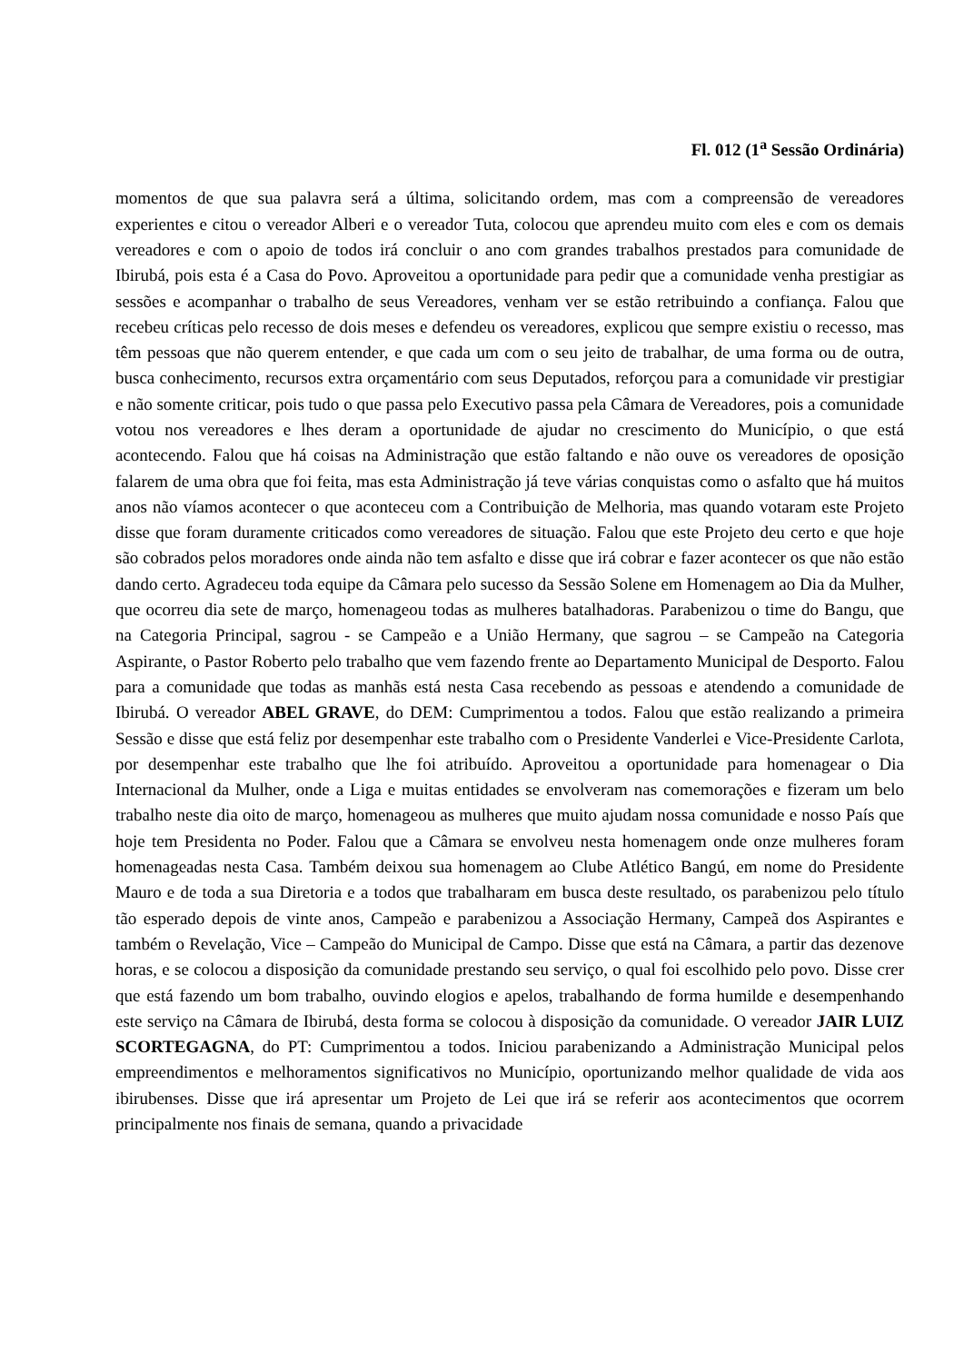Fl. 012 (1<sup>a</sup> Sessão Ordinária)
momentos de que sua palavra será a última, solicitando ordem, mas com a compreensão de vereadores experientes e citou o vereador Alberi e o vereador Tuta, colocou que aprendeu muito com eles e com os demais vereadores e com o apoio de todos irá concluir o ano com grandes trabalhos prestados para comunidade de Ibirubá, pois esta é a Casa do Povo. Aproveitou a oportunidade para pedir que a comunidade venha prestigiar as sessões e acompanhar o trabalho de seus Vereadores, venham ver se estão retribuindo a confiança. Falou que recebeu críticas pelo recesso de dois meses e defendeu os vereadores, explicou que sempre existiu o recesso, mas têm pessoas que não querem entender, e que cada um com o seu jeito de trabalhar, de uma forma ou de outra, busca conhecimento, recursos extra orçamentário com seus Deputados, reforçou para a comunidade vir prestigiar e não somente criticar, pois tudo o que passa pelo Executivo passa pela Câmara de Vereadores, pois a comunidade votou nos vereadores e lhes deram a oportunidade de ajudar no crescimento do Município, o que está acontecendo. Falou que há coisas na Administração que estão faltando e não ouve os vereadores de oposição falarem de uma obra que foi feita, mas esta Administração já teve várias conquistas como o asfalto que há muitos anos não víamos acontecer o que aconteceu com a Contribuição de Melhoria, mas quando votaram este Projeto disse que foram duramente criticados como vereadores de situação. Falou que este Projeto deu certo e que hoje são cobrados pelos moradores onde ainda não tem asfalto e disse que irá cobrar e fazer acontecer os que não estão dando certo. Agradeceu toda equipe da Câmara pelo sucesso da Sessão Solene em Homenagem ao Dia da Mulher, que ocorreu dia sete de março, homenageou todas as mulheres batalhadoras. Parabenizou o time do Bangu, que na Categoria Principal, sagrou - se Campeão e a União Hermany, que sagrou – se Campeão na Categoria Aspirante, o Pastor Roberto pelo trabalho que vem fazendo frente ao Departamento Municipal de Desporto. Falou para a comunidade que todas as manhãs está nesta Casa recebendo as pessoas e atendendo a comunidade de Ibirubá. O vereador ABEL GRAVE, do DEM: Cumprimentou a todos. Falou que estão realizando a primeira Sessão e disse que está feliz por desempenhar este trabalho com o Presidente Vanderlei e Vice-Presidente Carlota, por desempenhar este trabalho que lhe foi atribuído. Aproveitou a oportunidade para homenagear o Dia Internacional da Mulher, onde a Liga e muitas entidades se envolveram nas comemorações e fizeram um belo trabalho neste dia oito de março, homenageou as mulheres que muito ajudam nossa comunidade e nosso País que hoje tem Presidenta no Poder. Falou que a Câmara se envolveu nesta homenagem onde onze mulheres foram homenageadas nesta Casa. Também deixou sua homenagem ao Clube Atlético Bangú, em nome do Presidente Mauro e de toda a sua Diretoria e a todos que trabalharam em busca deste resultado, os parabenizou pelo título tão esperado depois de vinte anos, Campeão e parabenizou a Associação Hermany, Campeã dos Aspirantes e também o Revelação, Vice – Campeão do Municipal de Campo. Disse que está na Câmara, a partir das dezenove horas, e se colocou a disposição da comunidade prestando seu serviço, o qual foi escolhido pelo povo. Disse crer que está fazendo um bom trabalho, ouvindo elogios e apelos, trabalhando de forma humilde e desempenhando este serviço na Câmara de Ibirubá, desta forma se colocou à disposição da comunidade. O vereador JAIR LUIZ SCORTEGAGNA, do PT: Cumprimentou a todos. Iniciou parabenizando a Administração Municipal pelos empreendimentos e melhoramentos significativos no Município, oportunizando melhor qualidade de vida aos ibirubenses. Disse que irá apresentar um Projeto de Lei que irá se referir aos acontecimentos que ocorrem principalmente nos finais de semana, quando a privacidade